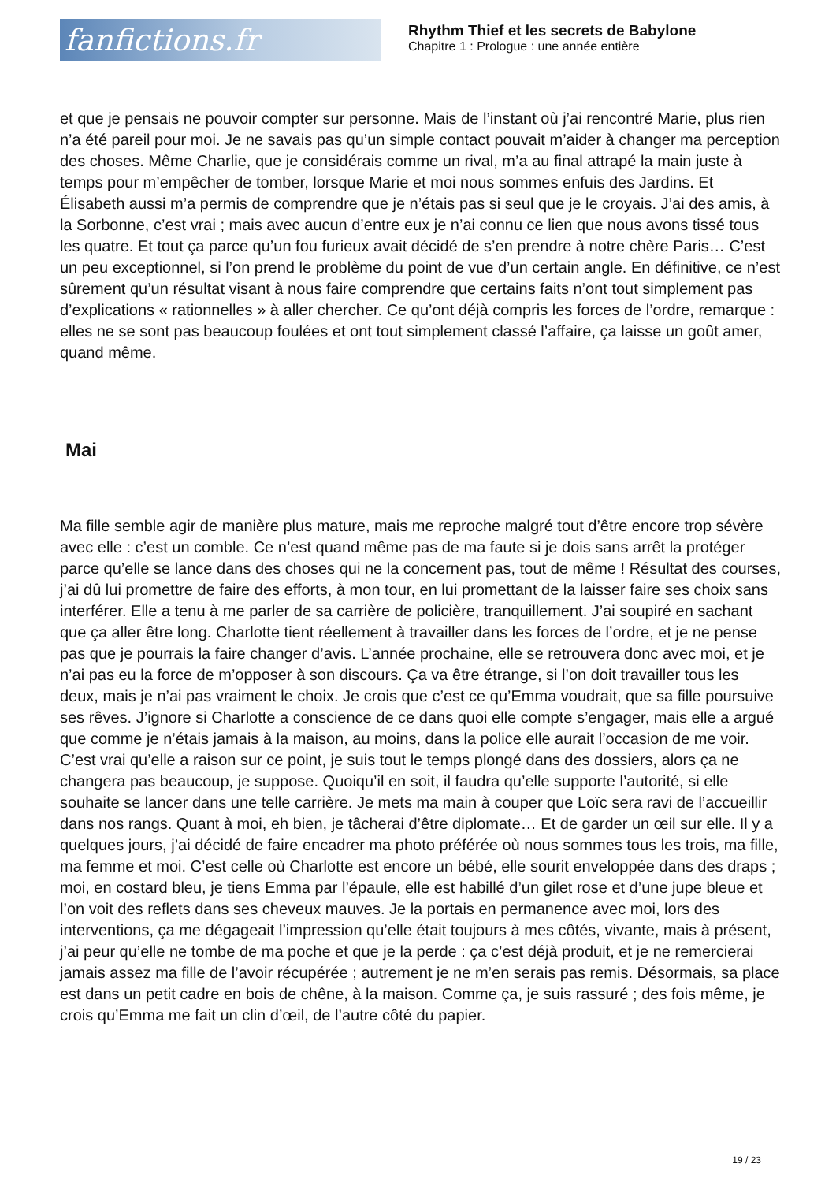fanfictions.fr
Rhythm Thief et les secrets de Babylone
Chapitre 1 : Prologue : une année entière
et que je pensais ne pouvoir compter sur personne. Mais de l’instant où j’ai rencontré Marie, plus rien n’a été pareil pour moi. Je ne savais pas qu’un simple contact pouvait m’aider à changer ma perception des choses. Même Charlie, que je considérais comme un rival, m’a au final attrapé la main juste à temps pour m’empêcher de tomber, lorsque Marie et moi nous sommes enfuis des Jardins. Et Élisabeth aussi m’a permis de comprendre que je n’étais pas si seul que je le croyais. J’ai des amis, à la Sorbonne, c’est vrai ; mais avec aucun d’entre eux je n’ai connu ce lien que nous avons tissé tous les quatre. Et tout ça parce qu’un fou furieux avait décidé de s’en prendre à notre chère Paris… C’est un peu exceptionnel, si l’on prend le problème du point de vue d’un certain angle. En définitive, ce n’est sûrement qu’un résultat visant à nous faire comprendre que certains faits n’ont tout simplement pas d’explications « rationnelles » à aller chercher. Ce qu’ont déjà compris les forces de l’ordre, remarque : elles ne se sont pas beaucoup foulées et ont tout simplement classé l’affaire, ça laisse un goût amer, quand même.
Mai
Ma fille semble agir de manière plus mature, mais me reproche malgré tout d’être encore trop sévère avec elle : c’est un comble. Ce n’est quand même pas de ma faute si je dois sans arrêt la protéger parce qu’elle se lance dans des choses qui ne la concernent pas, tout de même ! Résultat des courses, j’ai dû lui promettre de faire des efforts, à mon tour, en lui promettant de la laisser faire ses choix sans interférer. Elle a tenu à me parler de sa carrière de policière, tranquillement. J’ai soupiré en sachant que ça aller être long. Charlotte tient réellement à travailler dans les forces de l’ordre, et je ne pense pas que je pourrais la faire changer d’avis. L’année prochaine, elle se retrouvera donc avec moi, et je n’ai pas eu la force de m’opposer à son discours. Ça va être étrange, si l’on doit travailler tous les deux, mais je n’ai pas vraiment le choix. Je crois que c’est ce qu’Emma voudrait, que sa fille poursuive ses rêves. J’ignore si Charlotte a conscience de ce dans quoi elle compte s’engager, mais elle a argué que comme je n’étais jamais à la maison, au moins, dans la police elle aurait l’occasion de me voir. C’est vrai qu’elle a raison sur ce point, je suis tout le temps plongé dans des dossiers, alors ça ne changera pas beaucoup, je suppose. Quoiqu’il en soit, il faudra qu’elle supporte l’autorité, si elle souhaite se lancer dans une telle carrière. Je mets ma main à couper que Loïc sera ravi de l’accueillir dans nos rangs. Quant à moi, eh bien, je tâcherai d’être diplomate… Et de garder un œil sur elle. Il y a quelques jours, j’ai décidé de faire encadrer ma photo préférée où nous sommes tous les trois, ma fille, ma femme et moi. C’est celle où Charlotte est encore un bébé, elle sourit enveloppée dans des draps ; moi, en costard bleu, je tiens Emma par l’épaule, elle est habillé d’un gilet rose et d’une jupe bleue et l’on voit des reflets dans ses cheveux mauves. Je la portais en permanence avec moi, lors des interventions, ça me dégageait l’impression qu’elle était toujours à mes côtés, vivante, mais à présent, j’ai peur qu’elle ne tombe de ma poche et que je la perde : ça c’est déjà produit, et je ne remercierai jamais assez ma fille de l’avoir récupérée ; autrement je ne m’en serais pas remis. Désormais, sa place est dans un petit cadre en bois de chêne, à la maison. Comme ça, je suis rassuré ; des fois même, je crois qu’Emma me fait un clin d’œil, de l’autre côté du papier.
19 / 23